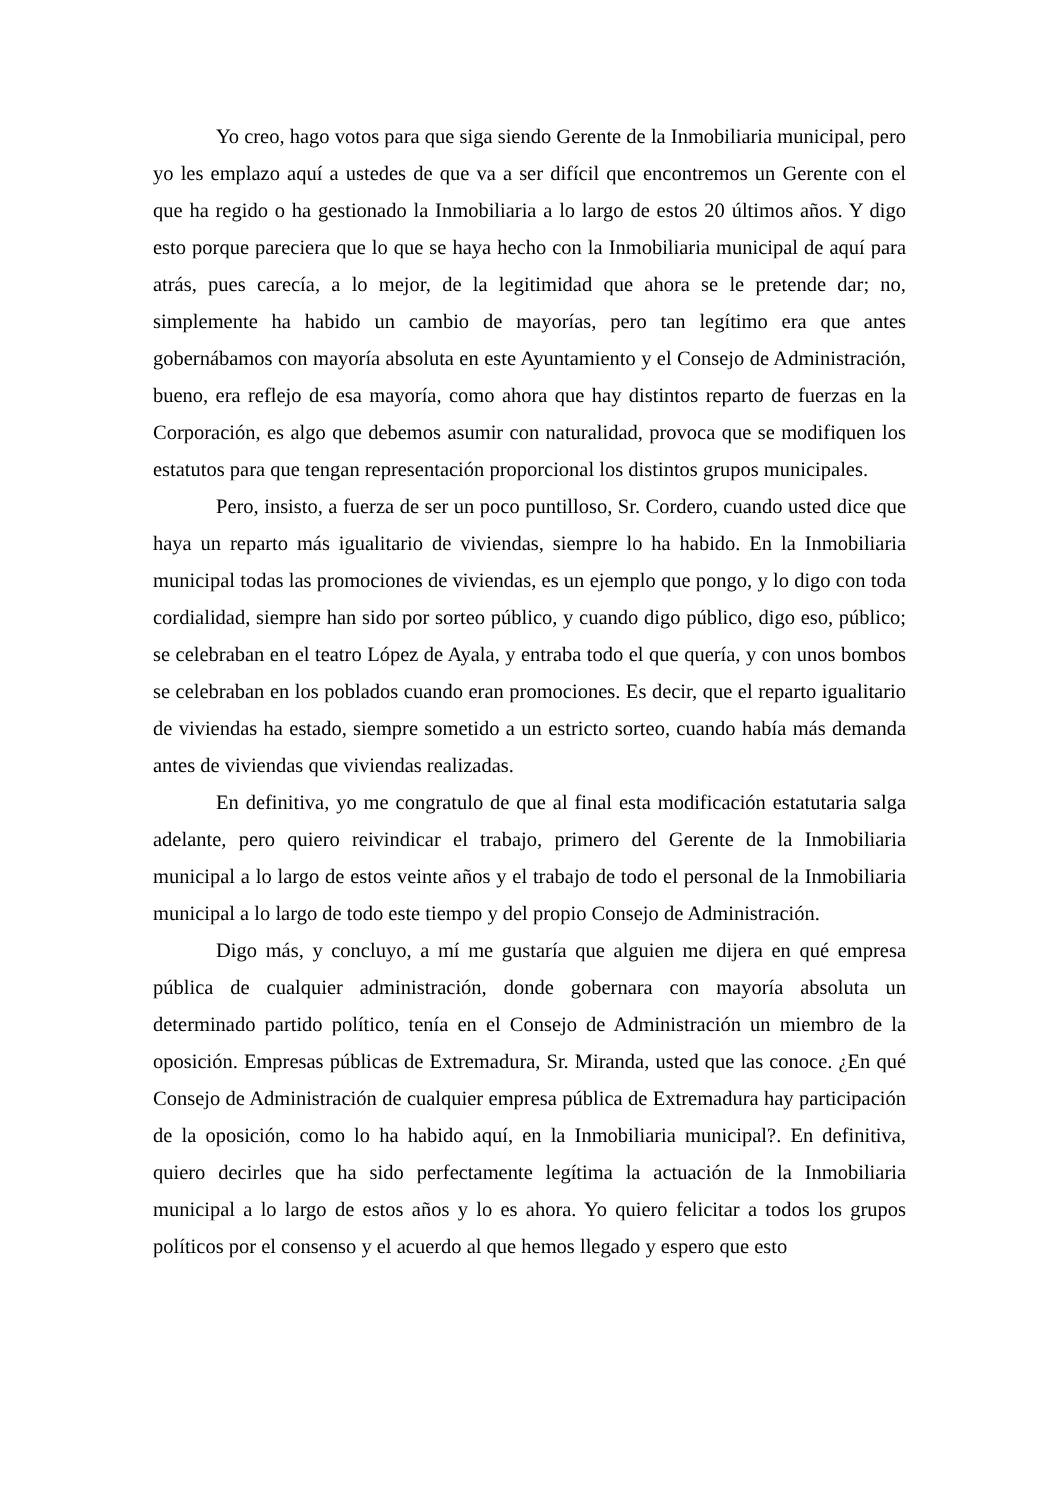Yo creo, hago votos para que siga siendo Gerente de la Inmobiliaria municipal, pero yo les emplazo aquí a ustedes de que va a ser difícil que encontremos un Gerente con el que ha regido o ha gestionado la Inmobiliaria a lo largo de estos 20 últimos años. Y digo esto porque pareciera que lo que se haya hecho con la Inmobiliaria municipal de aquí para atrás, pues carecía, a lo mejor, de la legitimidad que ahora se le pretende dar; no, simplemente ha habido un cambio de mayorías, pero tan legítimo era que antes gobernábamos con mayoría absoluta en este Ayuntamiento y el Consejo de Administración, bueno, era reflejo de esa mayoría, como ahora que hay distintos reparto de fuerzas en la Corporación, es algo que debemos asumir con naturalidad, provoca que se modifiquen los estatutos para que tengan representación proporcional los distintos grupos municipales.
Pero, insisto, a fuerza de ser un poco puntilloso, Sr. Cordero, cuando usted dice que haya un reparto más igualitario de viviendas, siempre lo ha habido. En la Inmobiliaria municipal todas las promociones de viviendas, es un ejemplo que pongo, y lo digo con toda cordialidad, siempre han sido por sorteo público, y cuando digo público, digo eso, público; se celebraban en el teatro López de Ayala, y entraba todo el que quería, y con unos bombos se celebraban en los poblados cuando eran promociones. Es decir, que el reparto igualitario de viviendas ha estado, siempre sometido a un estricto sorteo, cuando había más demanda antes de viviendas que viviendas realizadas.
En definitiva, yo me congratulo de que al final esta modificación estatutaria salga adelante, pero quiero reivindicar el trabajo, primero del Gerente de la Inmobiliaria municipal a lo largo de estos veinte años y el trabajo de todo el personal de la Inmobiliaria municipal a lo largo de todo este tiempo y del propio Consejo de Administración.
Digo más, y concluyo, a mí me gustaría que alguien me dijera en qué empresa pública de cualquier administración, donde gobernara con mayoría absoluta un determinado partido político, tenía en el Consejo de Administración un miembro de la oposición. Empresas públicas de Extremadura, Sr. Miranda, usted que las conoce. ¿En qué Consejo de Administración de cualquier empresa pública de Extremadura hay participación de la oposición, como lo ha habido aquí, en la Inmobiliaria municipal?. En definitiva, quiero decirles que ha sido perfectamente legítima la actuación de la Inmobiliaria municipal a lo largo de estos años y lo es ahora. Yo quiero felicitar a todos los grupos políticos por el consenso y el acuerdo al que hemos llegado y espero que esto